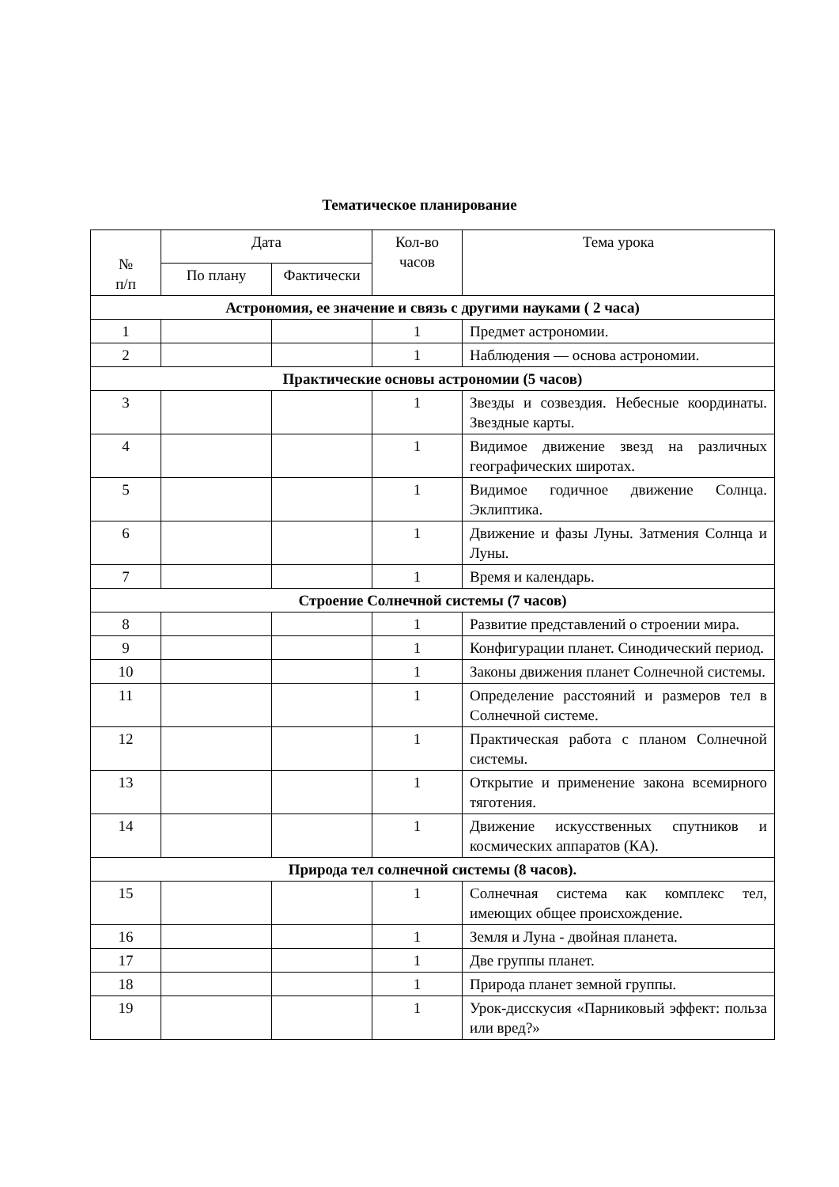Тематическое планирование
| № п/п | Дата | | Кол-во часов | Тема урока |
| --- | --- | --- | --- | --- |
| | По плану | Фактически | | |
| Астрономия, ее значение и связь с другими науками ( 2 часа) | | | | |
| 1 | | | 1 | Предмет астрономии. |
| 2 | | | 1 | Наблюдения — основа астрономии. |
| Практические основы астрономии (5 часов) | | | | |
| 3 | | | 1 | Звезды и созвездия. Небесные координаты. Звездные карты. |
| 4 | | | 1 | Видимое движение звезд на различных географических широтах. |
| 5 | | | 1 | Видимое годичное движение Солнца. Эклиптика. |
| 6 | | | 1 | Движение и фазы Луны. Затмения Солнца и Луны. |
| 7 | | | 1 | Время и календарь. |
| Строение Солнечной системы (7 часов) | | | | |
| 8 | | | 1 | Развитие представлений о строении мира. |
| 9 | | | 1 | Конфигурации планет. Синодический период. |
| 10 | | | 1 | Законы движения планет Солнечной системы. |
| 11 | | | 1 | Определение расстояний и размеров тел в Солнечной системе. |
| 12 | | | 1 | Практическая работа с планом Солнечной системы. |
| 13 | | | 1 | Открытие и применение закона всемирного тяготения. |
| 14 | | | 1 | Движение искусственных спутников и космических аппаратов (КА). |
| Природа тел солнечной системы (8 часов). | | | | |
| 15 | | | 1 | Солнечная система как комплекс тел, имеющих общее происхождение. |
| 16 | | | 1 | Земля и Луна - двойная планета. |
| 17 | | | 1 | Две группы планет. |
| 18 | | | 1 | Природа планет земной группы. |
| 19 | | | 1 | Урок-дисскусия «Парниковый эффект: польза или вред?» |